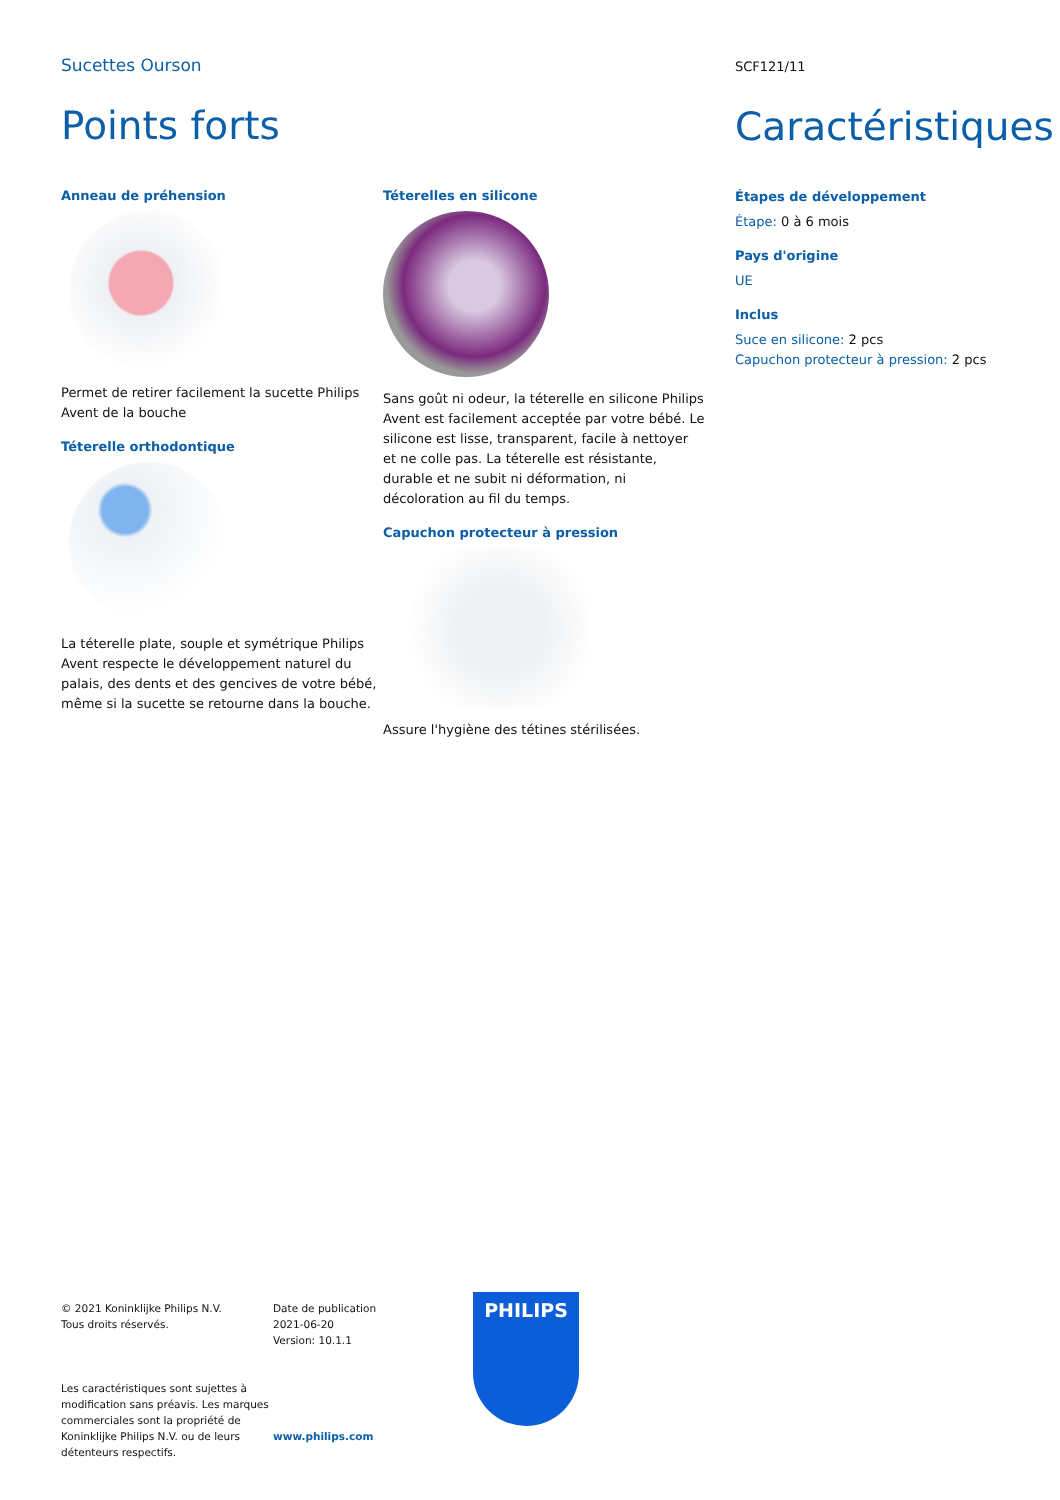Sucettes Ourson
Points forts
Anneau de préhension
Permet de retirer facilement la sucette Philips Avent de la bouche
Téterelle orthodontique
La téterelle plate, souple et symétrique Philips Avent respecte le développement naturel du palais, des dents et des gencives de votre bébé, même si la sucette se retourne dans la bouche.
Téterelles en silicone
Sans goût ni odeur, la téterelle en silicone Philips Avent est facilement acceptée par votre bébé. Le silicone est lisse, transparent, facile à nettoyer et ne colle pas. La téterelle est résistante, durable et ne subit ni déformation, ni décoloration au fil du temps.
Capuchon protecteur à pression
Assure l'hygiène des tétines stérilisées.
SCF121/11
Caractéristiques
Étapes de développement
Étape: 0 à 6 mois
Pays d'origine
UE
Inclus
Suce en silicone: 2 pcs
Capuchon protecteur à pression: 2 pcs
© 2021 Koninklijke Philips N.V.
Tous droits réservés.
Les caractéristiques sont sujettes à modification sans préavis. Les marques commerciales sont la propriété de Koninklijke Philips N.V. ou de leurs détenteurs respectifs.
Date de publication
2021-06-20
Version: 10.1.1
www.philips.com
PHILIPS